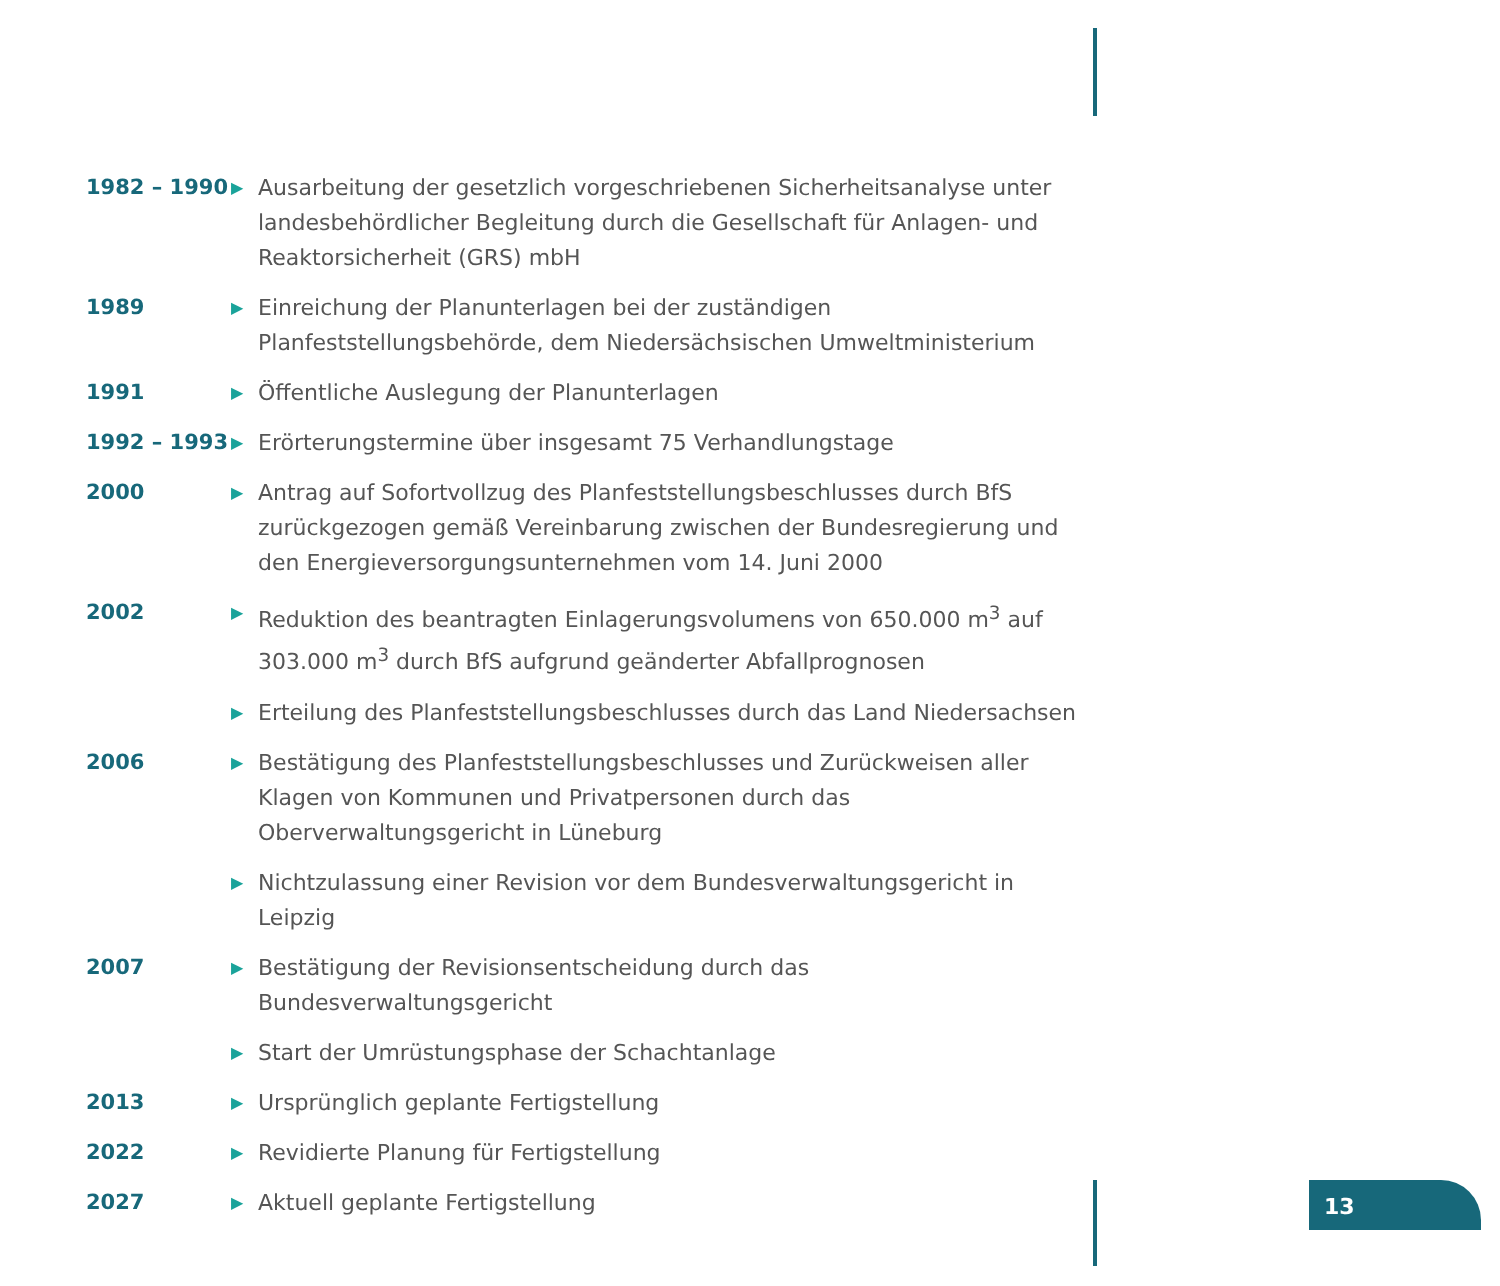1982 – 1990
▶
Ausarbeitung der gesetzlich vorgeschriebenen Sicherheitsanalyse unter landesbehördlicher Begleitung durch die Gesellschaft für Anlagen- und Reaktorsicherheit (GRS) mbH
1989
▶
Einreichung der Planunterlagen bei der zuständigen Planfeststellungsbehörde, dem Niedersächsischen Umweltministerium
1991
▶
Öffentliche Auslegung der Planunterlagen
1992 – 1993
▶
Erörterungstermine über insgesamt 75 Verhandlungstage
2000
▶
Antrag auf Sofortvollzug des Planfeststellungsbeschlusses durch BfS zurückgezogen gemäß Vereinbarung zwischen der Bundesregierung und den Energieversorgungsunternehmen vom 14. Juni 2000
2002
▶
Reduktion des beantragten Einlagerungsvolumens von 650.000 m<sup>3</sup> auf 303.000 m<sup>3</sup> durch BfS aufgrund geänderter Abfallprognosen
▶
Erteilung des Planfeststellungsbeschlusses durch das Land Niedersachsen
2006
▶
Bestätigung des Planfeststellungsbeschlusses und Zurückweisen aller Klagen von Kommunen und Privatpersonen durch das Oberverwaltungsgericht in Lüneburg
▶
Nichtzulassung einer Revision vor dem Bundesverwaltungsgericht in Leipzig
2007
▶
Bestätigung der Revisionsentscheidung durch das Bundesverwaltungsgericht
▶
Start der Umrüstungsphase der Schachtanlage
2013
▶
Ursprünglich geplante Fertigstellung
2022
▶
Revidierte Planung für Fertigstellung
2027
▶
Aktuell geplante Fertigstellung
13